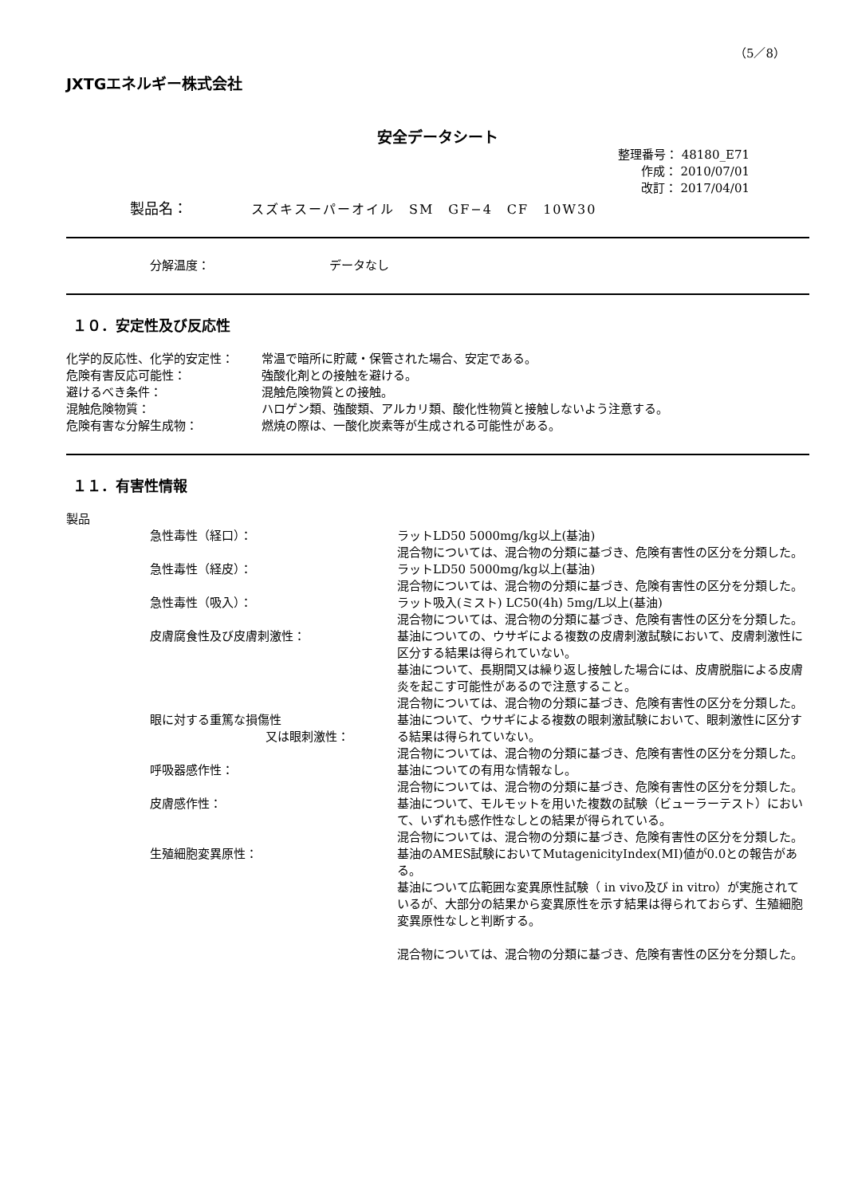（5／8）
JXTGエネルギー株式会社
安全データシート
整理番号： 48180_E71
作成： 2010/07/01
改訂： 2017/04/01
製品名： スズキスーパーオイル　SM　GF−4　CF　10W30
分解温度： データなし
１０．安定性及び反応性
化学的反応性、化学的安定性： 常温で暗所に貯蔵・保管された場合、安定である。
危険有害反応可能性： 強酸化剤との接触を避ける。
避けるべき条件： 混触危険物質との接触。
混触危険物質： ハロゲン類、強酸類、アルカリ類、酸化性物質と接触しないよう注意する。
危険有害な分解生成物： 燃焼の際は、一酸化炭素等が生成される可能性がある。
１１．有害性情報
製品
急性毒性（経口）： ラットLD50 5000mg/kg以上(基油)
混合物については、混合物の分類に基づき、危険有害性の区分を分類した。
急性毒性（経皮）： ラットLD50 5000mg/kg以上(基油)
混合物については、混合物の分類に基づき、危険有害性の区分を分類した。
急性毒性（吸入）： ラット吸入(ミスト) LC50(4h) 5mg/L以上(基油)
混合物については、混合物の分類に基づき、危険有害性の区分を分類した。
皮膚腐食性及び皮膚刺激性： 基油についての、ウサギによる複数の皮膚刺激試験において、皮膚刺激性に区分する結果は得られていない。
基油について、長期間又は繰り返し接触した場合には、皮膚脱脂による皮膚炎を起こす可能性があるので注意すること。
混合物については、混合物の分類に基づき、危険有害性の区分を分類した。
眼に対する重篤な損傷性
又は眼刺激性：
基油について、ウサギによる複数の眼刺激試験において、眼刺激性に区分する結果は得られていない。
混合物については、混合物の分類に基づき、危険有害性の区分を分類した。
呼吸器感作性： 基油についての有用な情報なし。
混合物については、混合物の分類に基づき、危険有害性の区分を分類した。
皮膚感作性： 基油について、モルモットを用いた複数の試験（ビューラーテスト）において、いずれも感作性なしとの結果が得られている。
混合物については、混合物の分類に基づき、危険有害性の区分を分類した。
生殖細胞変異原性： 基油のAMES試験においてMutagenicityIndex(MI)値が0.0との報告がある。
基油について広範囲な変異原性試験（ in vivo及び in vitro）が実施されているが、大部分の結果から変異原性を示す結果は得られておらず、生殖細胞変異原性なしと判断する。
混合物については、混合物の分類に基づき、危険有害性の区分を分類した。